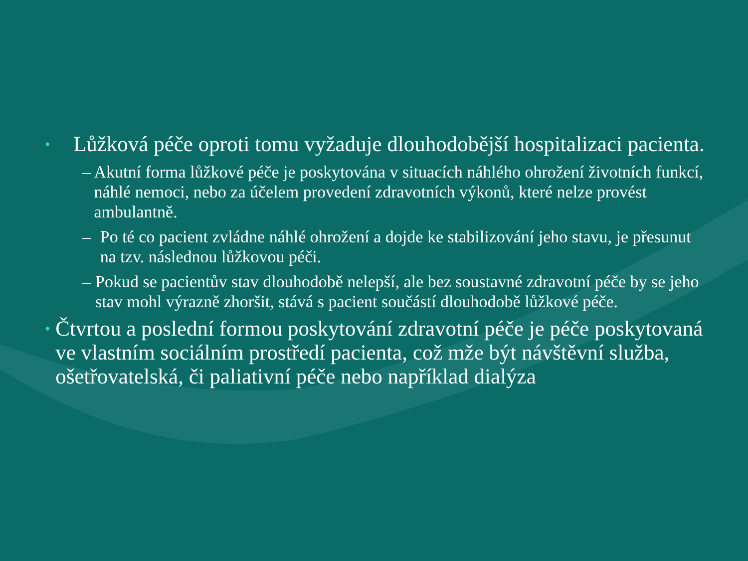• Lůžková péče oproti tomu vyžaduje dlouhodobější hospitalizaci pacienta.
– Akutní forma lůžkové péče je poskytována v situacích náhlého ohrožení životních funkcí, náhlé nemoci, nebo za účelem provedení zdravotních výkonů, které nelze provést ambulantně.
– Po té co pacient zvládne náhlé ohrožení a dojde ke stabilizování jeho stavu, je přesunut na tzv. následnou lůžkovou péči.
– Pokud se pacientův stav dlouhodobě nelepší, ale bez soustavné zdravotní péče by se jeho stav mohl výrazně zhoršit, stává s pacient součástí dlouhodobě lůžkové péče.
• Čtvrtou a poslední formou poskytování zdravotní péče je péče poskytovaná ve vlastním sociálním prostředí pacienta, což mže být návštěvní služba, ošetřovatelská, či paliativní péče nebo například dialýza